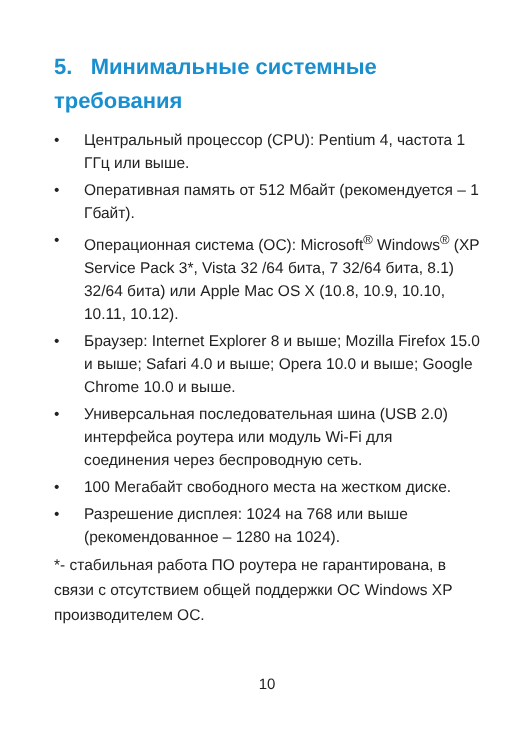5. Минимальные системные требования
• Центральный процессор (CPU): Pentium 4, частота 1 ГГц или выше.
• Оперативная память от 512 Мбайт (рекомендуется – 1 Гбайт).
• Операционная система (ОС): Microsoft<sup>®</sup> Windows<sup>®</sup> (XP Service Pack 3*, Vista 32 /64 бита, 7 32/64 бита, 8.1) 32/64 бита) или Apple Mac OS X (10.8, 10.9, 10.10, 10.11, 10.12).
• Браузер: Internet Explorer 8 и выше; Mozilla Firefox 15.0 и выше; Safari 4.0 и выше; Opera 10.0 и выше; Google Chrome 10.0 и выше.
• Универсальная последовательная шина (USB 2.0) интерфейса роутера или модуль Wi-Fi для соединения через беспроводную сеть.
• 100 Мегабайт свободного места на жестком диске.
• Разрешение дисплея: 1024 на 768 или выше (рекомендованное – 1280 на 1024).
*- стабильная работа ПО роутера не гарантирована, в связи с отсутствием общей поддержки ОС Windows XP производителем ОС.
10